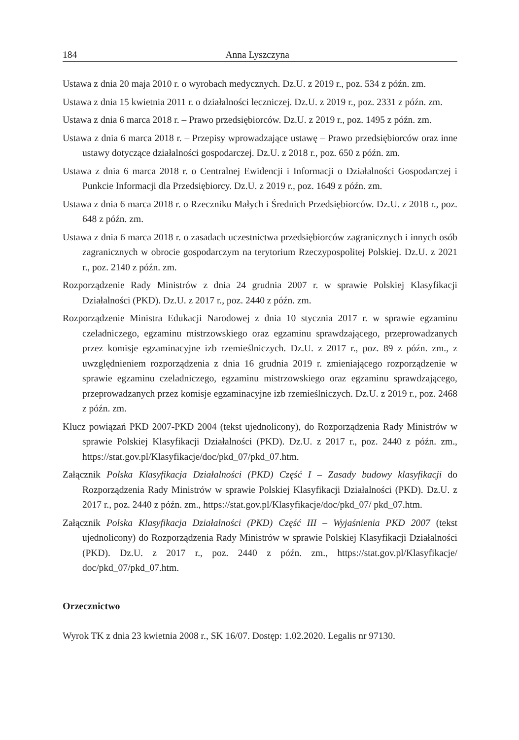184 Anna Lyszczyna
Ustawa z dnia 20 maja 2010 r. o wyrobach medycznych. Dz.U. z 2019 r., poz. 534 z późn. zm.
Ustawa z dnia 15 kwietnia 2011 r. o działalności leczniczej. Dz.U. z 2019 r., poz. 2331 z późn. zm.
Ustawa z dnia 6 marca 2018 r. – Prawo przedsiębiorców. Dz.U. z 2019 r., poz. 1495 z późn. zm.
Ustawa z dnia 6 marca 2018 r. – Przepisy wprowadzające ustawę – Prawo przedsiębiorców oraz inne ustawy dotyczące działalności gospodarczej. Dz.U. z 2018 r., poz. 650 z późn. zm.
Ustawa z dnia 6 marca 2018 r. o Centralnej Ewidencji i Informacji o Działalności Gospodarczej i Punkcie Informacji dla Przedsiębiorcy. Dz.U. z 2019 r., poz. 1649 z późn. zm.
Ustawa z dnia 6 marca 2018 r. o Rzeczniku Małych i Średnich Przedsiębiorców. Dz.U. z 2018 r., poz. 648 z późn. zm.
Ustawa z dnia 6 marca 2018 r. o zasadach uczestnictwa przedsiębiorców zagranicznych i innych osób zagranicznych w obrocie gospodarczym na terytorium Rzeczypospolitej Polskiej. Dz.U. z 2021 r., poz. 2140 z późn. zm.
Rozporządzenie Rady Ministrów z dnia 24 grudnia 2007 r. w sprawie Polskiej Klasyfikacji Działalności (PKD). Dz.U. z 2017 r., poz. 2440 z późn. zm.
Rozporządzenie Ministra Edukacji Narodowej z dnia 10 stycznia 2017 r. w sprawie egzaminu czeladniczego, egzaminu mistrzowskiego oraz egzaminu sprawdzającego, przeprowadzanych przez komisje egzaminacyjne izb rzemieślniczych. Dz.U. z 2017 r., poz. 89 z późn. zm., z uwzględnieniem rozporządzenia z dnia 16 grudnia 2019 r. zmieniającego rozporządzenie w sprawie egzaminu czeladniczego, egzaminu mistrzowskiego oraz egzaminu sprawdzającego, przeprowadzanych przez komisje egzaminacyjne izb rzemieślniczych. Dz.U. z 2019 r., poz. 2468 z późn. zm.
Klucz powiązań PKD 2007-PKD 2004 (tekst ujednolicony), do Rozporządzenia Rady Ministrów w sprawie Polskiej Klasyfikacji Działalności (PKD). Dz.U. z 2017 r., poz. 2440 z późn. zm., https://stat.gov.pl/Klasyfikacje/doc/pkd_07/pkd_07.htm.
Załącznik Polska Klasyfikacja Działalności (PKD) Część I – Zasady budowy klasyfikacji do Rozporządzenia Rady Ministrów w sprawie Polskiej Klasyfikacji Działalności (PKD). Dz.U. z 2017 r., poz. 2440 z późn. zm., https://stat.gov.pl/Klasyfikacje/doc/pkd_07/ pkd_07.htm.
Załącznik Polska Klasyfikacja Działalności (PKD) Część III – Wyjaśnienia PKD 2007 (tekst ujednolicony) do Rozporządzenia Rady Ministrów w sprawie Polskiej Klasyfikacji Działalności (PKD). Dz.U. z 2017 r., poz. 2440 z późn. zm., https://stat.gov.pl/Klasyfikacje/ doc/pkd_07/pkd_07.htm.
Orzecznictwo
Wyrok TK z dnia 23 kwietnia 2008 r., SK 16/07. Dostęp: 1.02.2020. Legalis nr 97130.